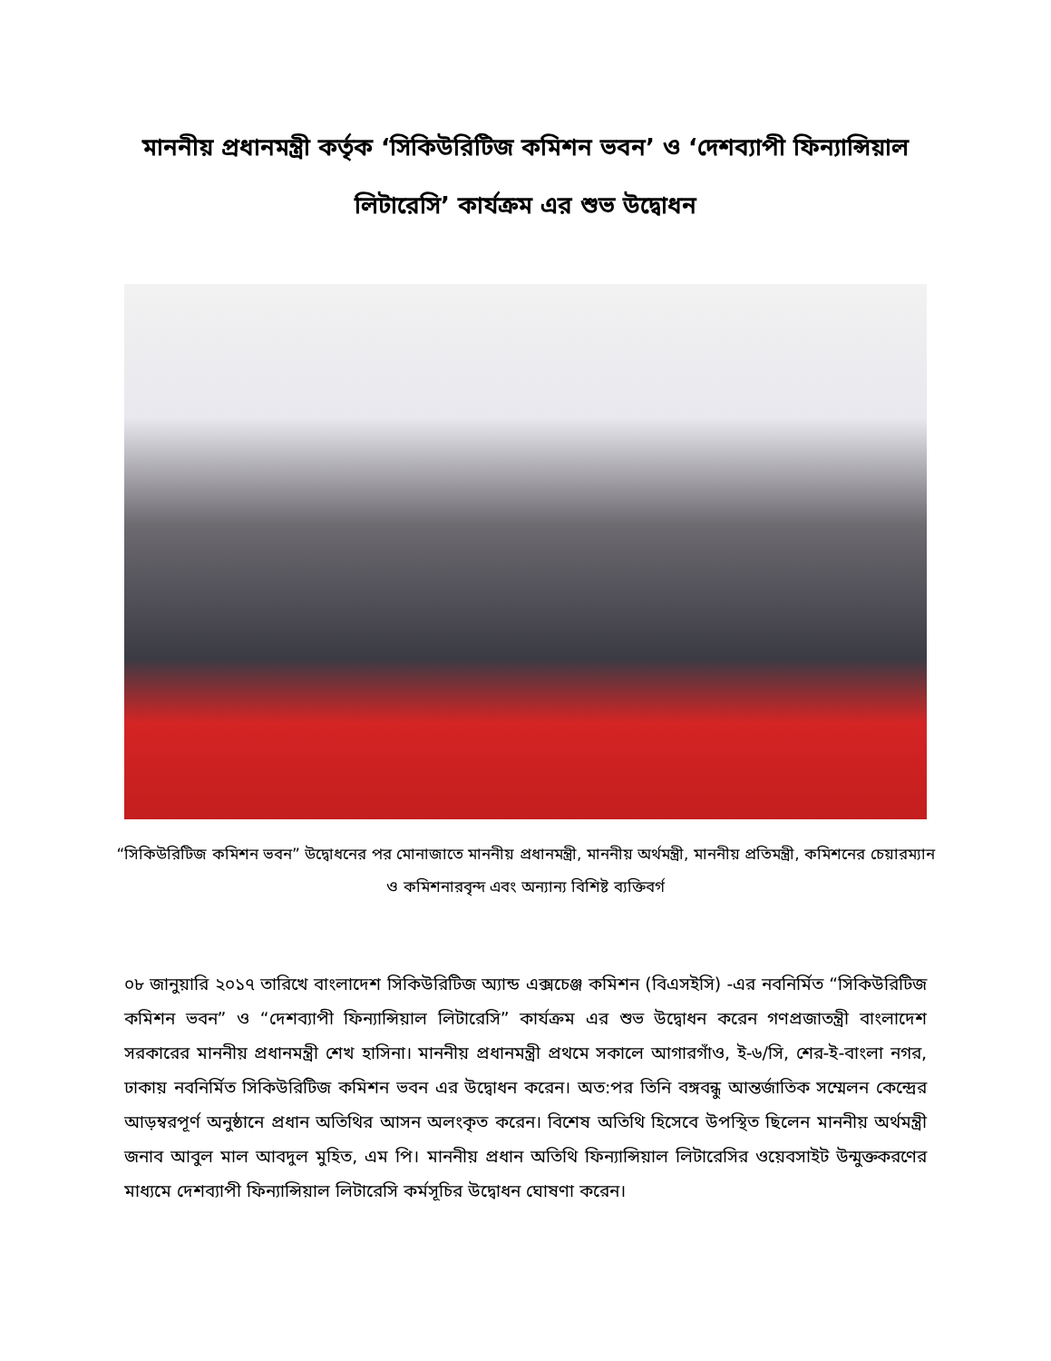মাননীয় প্রধানমন্ত্রী কর্তৃক ‘সিকিউরিটিজ কমিশন ভবন’ ও ‘দেশব্যাপী ফিন্যান্সিয়াল লিটারেসি’ কার্যক্রম এর শুভ উদ্বোধন
“সিকিউরিটিজ কমিশন ভবন” উদ্বোধনের পর মোনাজাতে মাননীয় প্রধানমন্ত্রী, মাননীয় অর্থমন্ত্রী, মাননীয় প্রতিমন্ত্রী, কমিশনের চেয়ারম্যান ও কমিশনারবৃন্দ এবং অন্যান্য বিশিষ্ট ব্যক্তিবর্গ
০৮ জানুয়ারি ২০১৭ তারিখে বাংলাদেশ সিকিউরিটিজ অ্যান্ড এক্সচেঞ্জ কমিশন (বিএসইসি) -এর নবনির্মিত “সিকিউরিটিজ কমিশন ভবন” ও “দেশব্যাপী ফিন্যান্সিয়াল লিটারেসি” কার্যক্রম এর শুভ উদ্বোধন করেন গণপ্রজাতন্ত্রী বাংলাদেশ সরকারের মাননীয় প্রধানমন্ত্রী শেখ হাসিনা। মাননীয় প্রধানমন্ত্রী প্রথমে সকালে আগারগাঁও, ই-৬/সি, শের-ই-বাংলা নগর, ঢাকায় নবনির্মিত সিকিউরিটিজ কমিশন ভবন এর উদ্বোধন করেন। অত:পর তিনি বঙ্গবন্ধু আন্তর্জাতিক সম্মেলন কেন্দ্রের আড়ম্বরপূর্ণ অনুষ্ঠানে প্রধান অতিথির আসন অলংকৃত করেন। বিশেষ অতিথি হিসেবে উপস্থিত ছিলেন মাননীয় অর্থমন্ত্রী জনাব আবুল মাল আবদুল মুহিত, এম পি। মাননীয় প্রধান অতিথি ফিন্যান্সিয়াল লিটারেসির ওয়েবসাইট উন্মুক্তকরণের মাধ্যমে দেশব্যাপী ফিন্যান্সিয়াল লিটারেসি কর্মসূচির উদ্বোধন ঘোষণা করেন।